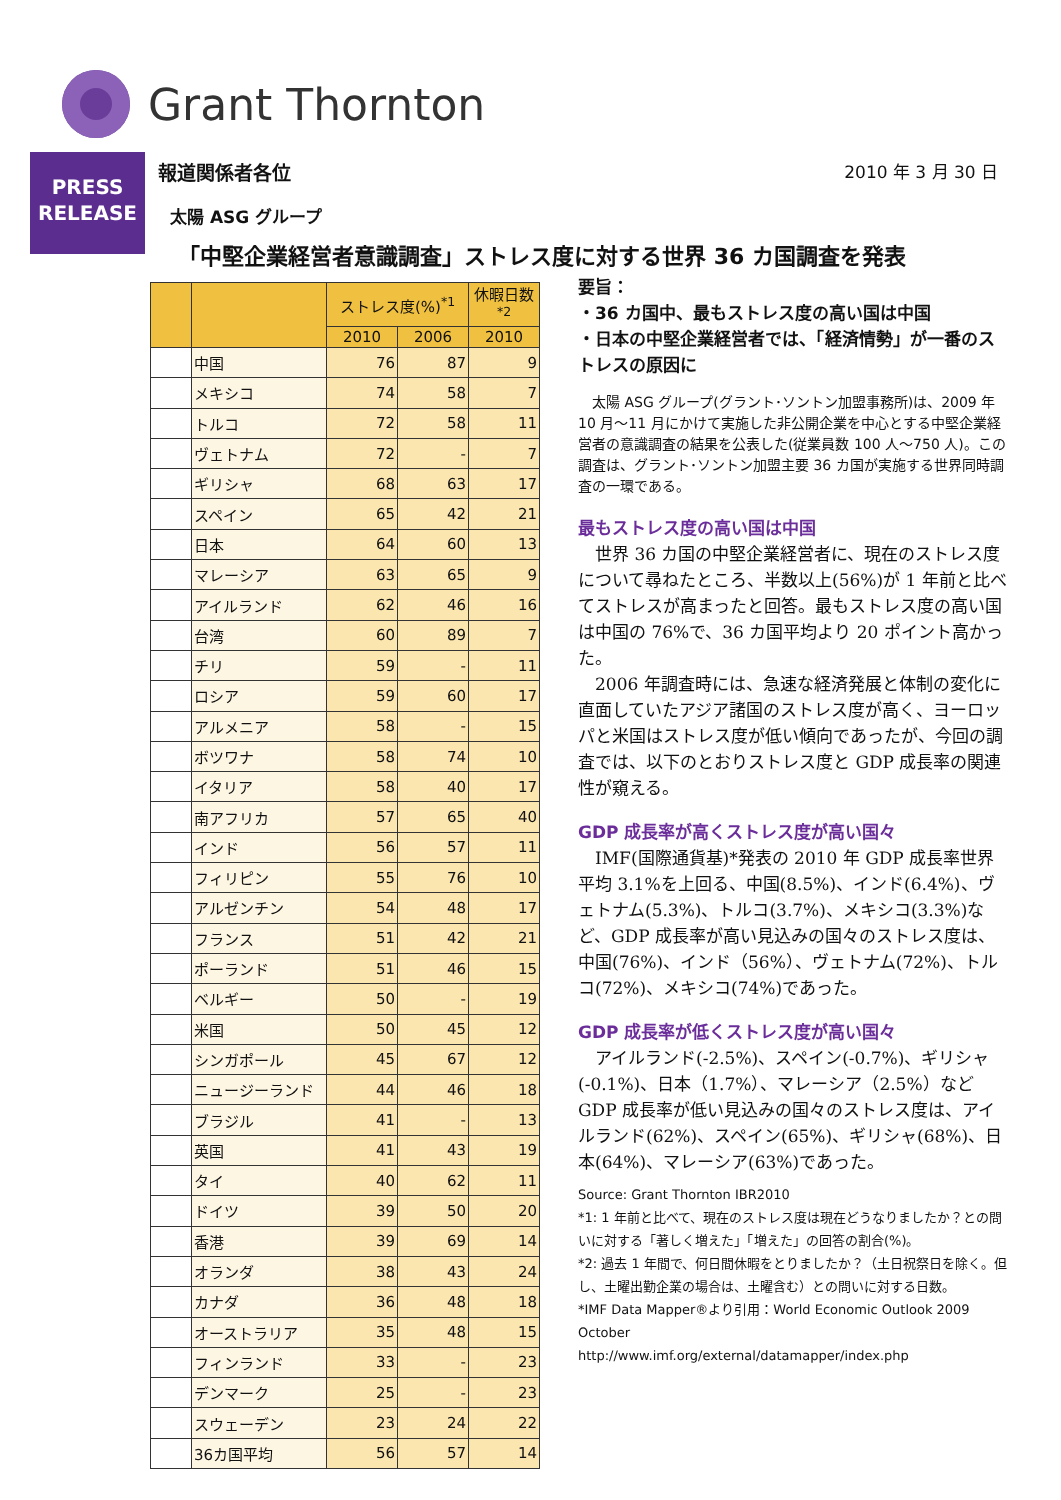Grant Thornton
PRESS
RELEASE
2010 年 3 月 30 日
報道関係者各位
太陽 ASG グループ
「中堅企業経営者意識調査」ストレス度に対する世界 36 カ国調査を発表
| | | ストレス度(%)<sup>*1</sup> | | 休暇日数<sup>*2</sup> |
| --- | --- | --- | --- | --- |
| | | 2010 | 2006 | 2010 |
| | 中国 | 76 | 87 | 9 |
| | メキシコ | 74 | 58 | 7 |
| | トルコ | 72 | 58 | 11 |
| | ヴェトナム | 72 | - | 7 |
| | ギリシャ | 68 | 63 | 17 |
| | スペイン | 65 | 42 | 21 |
| | 日本 | 64 | 60 | 13 |
| | マレーシア | 63 | 65 | 9 |
| | アイルランド | 62 | 46 | 16 |
| | 台湾 | 60 | 89 | 7 |
| | チリ | 59 | - | 11 |
| | ロシア | 59 | 60 | 17 |
| | アルメニア | 58 | - | 15 |
| | ボツワナ | 58 | 74 | 10 |
| | イタリア | 58 | 40 | 17 |
| | 南アフリカ | 57 | 65 | 40 |
| | インド | 56 | 57 | 11 |
| | フィリピン | 55 | 76 | 10 |
| | アルゼンチン | 54 | 48 | 17 |
| | フランス | 51 | 42 | 21 |
| | ポーランド | 51 | 46 | 15 |
| | ベルギー | 50 | - | 19 |
| | 米国 | 50 | 45 | 12 |
| | シンガポール | 45 | 67 | 12 |
| | ニュージーランド | 44 | 46 | 18 |
| | ブラジル | 41 | - | 13 |
| | 英国 | 41 | 43 | 19 |
| | タイ | 40 | 62 | 11 |
| | ドイツ | 39 | 50 | 20 |
| | 香港 | 39 | 69 | 14 |
| | オランダ | 38 | 43 | 24 |
| | カナダ | 36 | 48 | 18 |
| | オーストラリア | 35 | 48 | 15 |
| | フィンランド | 33 | - | 23 |
| | デンマーク | 25 | - | 23 |
| | スウェーデン | 23 | 24 | 22 |
| | 36カ国平均 | 56 | 57 | 14 |
要旨：
・36 カ国中、最もストレス度の高い国は中国
・日本の中堅企業経営者では、「経済情勢」が一番のストレスの原因に
　太陽 ASG グループ(グラント･ソントン加盟事務所)は、2009 年 10 月～11 月にかけて実施した非公開企業を中心とする中堅企業経営者の意識調査の結果を公表した(従業員数 100 人～750 人)。この調査は、グラント･ソントン加盟主要 36 カ国が実施する世界同時調査の一環である。
最もストレス度の高い国は中国
　世界 36 カ国の中堅企業経営者に、現在のストレス度について尋ねたところ、半数以上(56%)が 1 年前と比べてストレスが高まったと回答。最もストレス度の高い国は中国の 76%で、36 カ国平均より 20 ポイント高かった。
　2006 年調査時には、急速な経済発展と体制の変化に直面していたアジア諸国のストレス度が高く、ヨーロッパと米国はストレス度が低い傾向であったが、今回の調査では、以下のとおりストレス度と GDP 成長率の関連性が窺える。
GDP 成長率が高くストレス度が高い国々
　IMF(国際通貨基)*発表の 2010 年 GDP 成長率世界平均 3.1%を上回る、中国(8.5%)、インド(6.4%)、ヴェトナム(5.3%)、トルコ(3.7%)、メキシコ(3.3%)など、GDP 成長率が高い見込みの国々のストレス度は、中国(76%)、インド（56%）、ヴェトナム(72%)、トルコ(72%)、メキシコ(74%)であった。
GDP 成長率が低くストレス度が高い国々
　アイルランド(-2.5%)、スペイン(-0.7%)、ギリシャ(-0.1%)、日本（1.7%）、マレーシア（2.5%）など GDP 成長率が低い見込みの国々のストレス度は、アイルランド(62%)、スペイン(65%)、ギリシャ(68%)、日本(64%)、マレーシア(63%)であった。
Source: Grant Thornton IBR2010
*1: 1 年前と比べて、現在のストレス度は現在どうなりましたか？との問いに対する「著しく増えた」「増えた」の回答の割合(%)。
*2: 過去 1 年間で、何日間休暇をとりましたか？（土日祝祭日を除く。但し、土曜出勤企業の場合は、土曜含む）との問いに対する日数。
*IMF Data Mapper®より引用：World Economic Outlook 2009 October
http://www.imf.org/external/datamapper/index.php